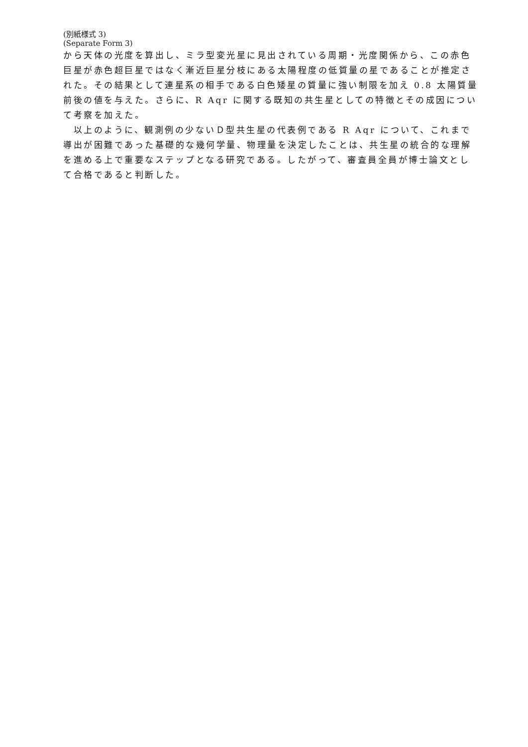(別紙様式 3)
(Separate Form 3)
から天体の光度を算出し、ミラ型変光星に見出されている周期・光度関係から、この赤色巨星が赤色超巨星ではなく漸近巨星分枝にある太陽程度の低質量の星であることが推定された。その結果として連星系の相手である白色矮星の質量に強い制限を加え 0.8 太陽質量前後の値を与えた。さらに、R Aqr に関する既知の共生星としての特徴とその成因について考察を加えた。
　以上のように、観測例の少ないＤ型共生星の代表例である R Aqr について、これまで導出が困難であった基礎的な幾何学量、物理量を決定したことは、共生星の統合的な理解を進める上で重要なステップとなる研究である。したがって、審査員全員が博士論文として合格であると判断した。